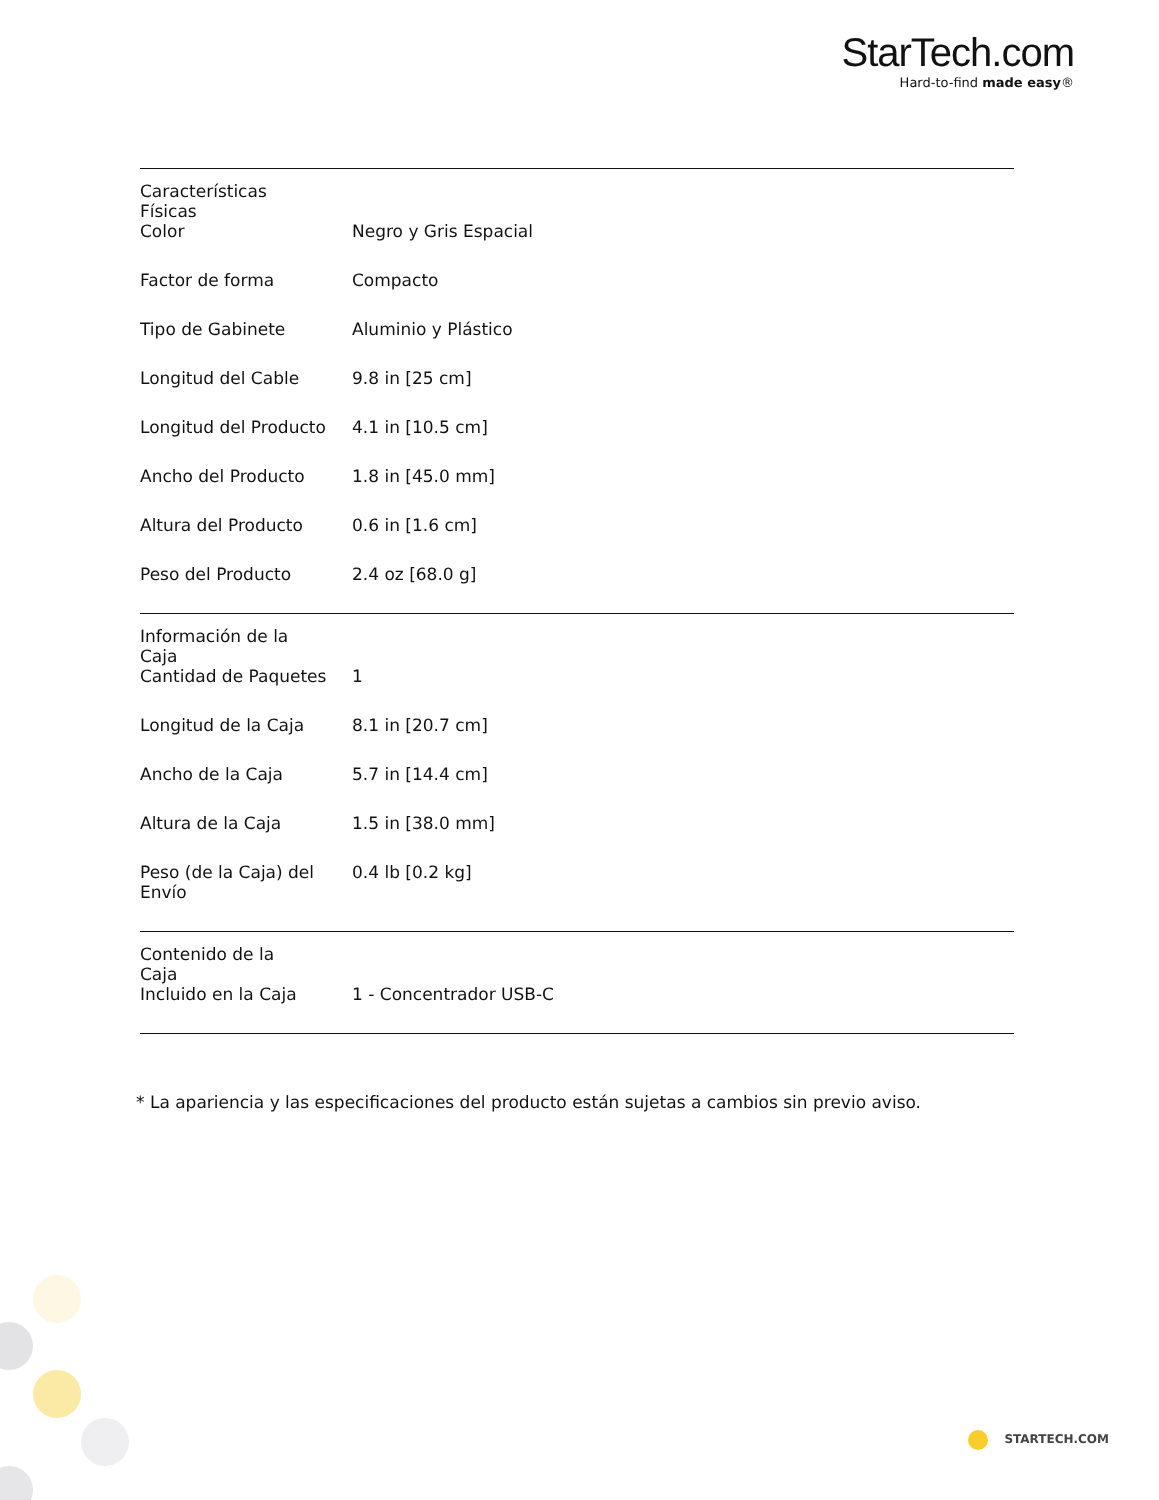StarTech.com
Hard-to-find made easy®
| Características Físicas | | |
| | Color | Negro y Gris Espacial |
| | Factor de forma | Compacto |
| | Tipo de Gabinete | Aluminio y Plástico |
| | Longitud del Cable | 9.8 in [25 cm] |
| | Longitud del Producto | 4.1 in [10.5 cm] |
| | Ancho del Producto | 1.8 in [45.0 mm] |
| | Altura del Producto | 0.6 in [1.6 cm] |
| | Peso del Producto | 2.4 oz [68.0 g] |
| Información de la Caja | | |
| | Cantidad de Paquetes | 1 |
| | Longitud de la Caja | 8.1 in [20.7 cm] |
| | Ancho de la Caja | 5.7 in [14.4 cm] |
| | Altura de la Caja | 1.5 in [38.0 mm] |
| | Peso (de la Caja) del Envío | 0.4 lb [0.2 kg] |
| Contenido de la Caja | | |
| | Incluido en la Caja | 1 - Concentrador USB-C |
* La apariencia y las especificaciones del producto están sujetas a cambios sin previo aviso.
STARTECH.COM